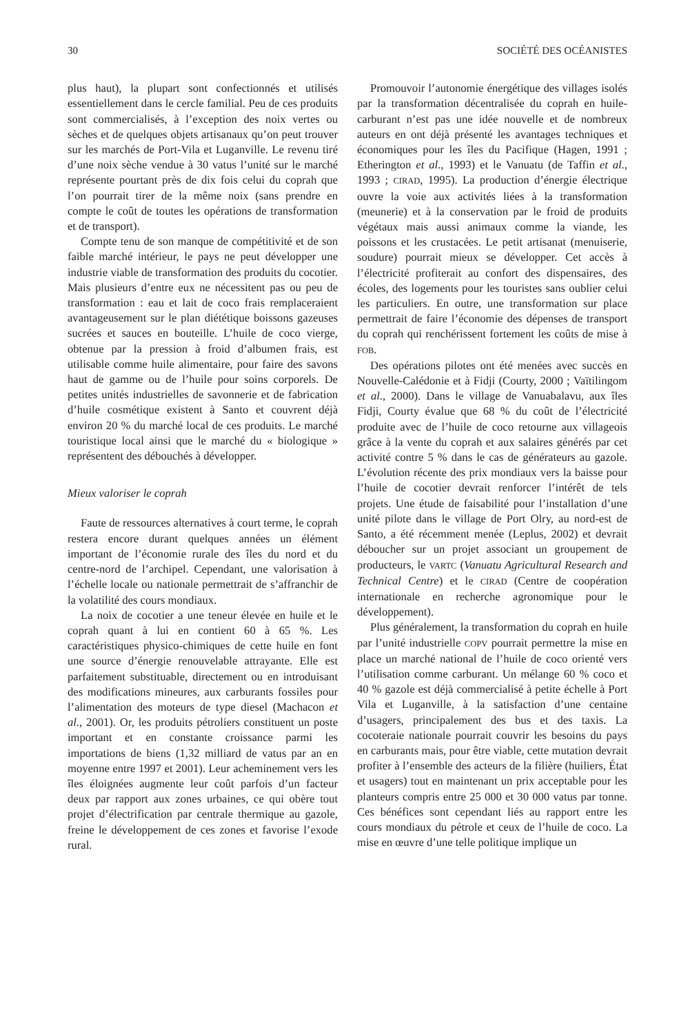30 SOCIÉTÉ DES OCÉANISTES
plus haut), la plupart sont confectionnés et utilisés essentiellement dans le cercle familial. Peu de ces produits sont commercialisés, à l’exception des noix vertes ou sèches et de quelques objets artisanaux qu’on peut trouver sur les marchés de Port-Vila et Luganville. Le revenu tiré d’une noix sèche vendue à 30 vatus l’unité sur le marché représente pourtant près de dix fois celui du coprah que l’on pourrait tirer de la même noix (sans prendre en compte le coût de toutes les opérations de transformation et de transport).
Compte tenu de son manque de compétitivité et de son faible marché intérieur, le pays ne peut développer une industrie viable de transformation des produits du cocotier. Mais plusieurs d’entre eux ne nécessitent pas ou peu de transformation : eau et lait de coco frais remplaceraient avantageusement sur le plan diététique boissons gazeuses sucrées et sauces en bouteille. L’huile de coco vierge, obtenue par la pression à froid d’albumen frais, est utilisable comme huile alimentaire, pour faire des savons haut de gamme ou de l’huile pour soins corporels. De petites unités industrielles de savonnerie et de fabrication d’huile cosmétique existent à Santo et couvrent déjà environ 20 % du marché local de ces produits. Le marché touristique local ainsi que le marché du « biologique » représentent des débouchés à développer.
Mieux valoriser le coprah
Faute de ressources alternatives à court terme, le coprah restera encore durant quelques années un élément important de l’économie rurale des îles du nord et du centre-nord de l’archipel. Cependant, une valorisation à l’échelle locale ou nationale permettrait de s’affranchir de la volatilité des cours mondiaux.
La noix de cocotier a une teneur élevée en huile et le coprah quant à lui en contient 60 à 65 %. Les caractéristiques physico-chimiques de cette huile en font une source d’énergie renouvelable attrayante. Elle est parfaitement substituable, directement ou en introduisant des modifications mineures, aux carburants fossiles pour l’alimentation des moteurs de type diesel (Machacon et al., 2001). Or, les produits pétroliers constituent un poste important et en constante croissance parmi les importations de biens (1,32 milliard de vatus par an en moyenne entre 1997 et 2001). Leur acheminement vers les îles éloignées augmente leur coût parfois d’un facteur deux par rapport aux zones urbaines, ce qui obère tout projet d’électrification par centrale thermique au gazole, freine le développement de ces zones et favorise l’exode rural.
Promouvoir l’autonomie énergétique des villages isolés par la transformation décentralisée du coprah en huile-carburant n’est pas une idée nouvelle et de nombreux auteurs en ont déjà présenté les avantages techniques et économiques pour les îles du Pacifique (Hagen, 1991 ; Etherington et al., 1993) et le Vanuatu (de Taffin et al., 1993 ; CIRAD, 1995). La production d’énergie électrique ouvre la voie aux activités liées à la transformation (meunerie) et à la conservation par le froid de produits végétaux mais aussi animaux comme la viande, les poissons et les crustacées. Le petit artisanat (menuiserie, soudure) pourrait mieux se développer. Cet accès à l’électricité profiterait au confort des dispensaires, des écoles, des logements pour les touristes sans oublier celui les particuliers. En outre, une transformation sur place permettrait de faire l’économie des dépenses de transport du coprah qui renchérissent fortement les coûts de mise à FOB.
Des opérations pilotes ont été menées avec succès en Nouvelle-Calédonie et à Fidji (Courty, 2000 ; Vaïtilingom et al., 2000). Dans le village de Vanuabalavu, aux îles Fidji, Courty évalue que 68 % du coût de l’électricité produite avec de l’huile de coco retourne aux villageois grâce à la vente du coprah et aux salaires générés par cet activité contre 5 % dans le cas de générateurs au gazole. L’évolution récente des prix mondiaux vers la baisse pour l’huile de cocotier devrait renforcer l’intérêt de tels projets. Une étude de faisabilité pour l’installation d’une unité pilote dans le village de Port Olry, au nord-est de Santo, a été récemment menée (Leplus, 2002) et devrait déboucher sur un projet associant un groupement de producteurs, le VARTC (Vanuatu Agricultural Research and Technical Centre) et le CIRAD (Centre de coopération internationale en recherche agronomique pour le développement).
Plus généralement, la transformation du coprah en huile par l’unité industrielle COPV pourrait permettre la mise en place un marché national de l’huile de coco orienté vers l’utilisation comme carburant. Un mélange 60 % coco et 40 % gazole est déjà commercialisé à petite échelle à Port Vila et Luganville, à la satisfaction d’une centaine d’usagers, principalement des bus et des taxis. La cocoteraie nationale pourrait couvrir les besoins du pays en carburants mais, pour être viable, cette mutation devrait profiter à l’ensemble des acteurs de la filière (huiliers, État et usagers) tout en maintenant un prix acceptable pour les planteurs compris entre 25 000 et 30 000 vatus par tonne. Ces bénéfices sont cependant liés au rapport entre les cours mondiaux du pétrole et ceux de l’huile de coco. La mise en œuvre d’une telle politique implique un